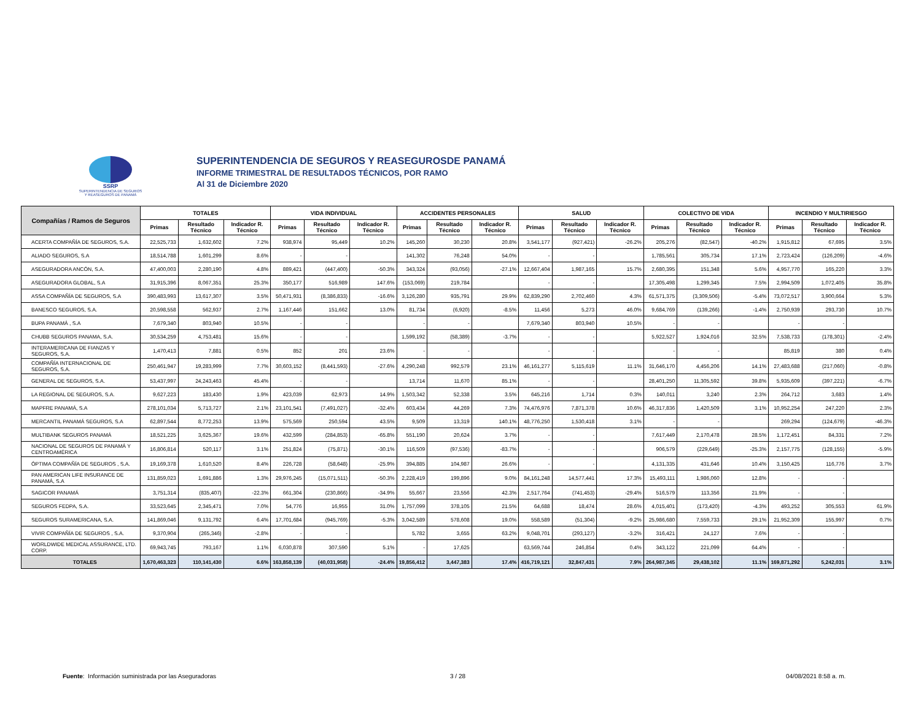SSRP
SUPERINTENDENCIA DE SEGUROS
Y REASEGUROS DE PANAMÁ
SUPERINTENDENCIA DE SEGUROS Y REASEGUROSDE PANAMÁ
INFORME TRIMESTRAL DE RESULTADOS TÉCNICOS, POR RAMO
Al 31 de Diciembre 2020
| Compañías / Ramos de Seguros | TOTALES | | | VIDA INDIVIDUAL | | | ACCIDENTES PERSONALES | | | SALUD | | | COLECTIVO DE VIDA | | | INCENDIO Y MULTIRIESGO | | |
| --- | --- | --- | --- | --- | --- | --- | --- | --- | --- | --- | --- | --- | --- | --- | --- | --- | --- | --- |
| | Primas | Resultado Técnico | Indicador R. Técnico | Primas | Resultado Técnico | Indicador R. Técnico | Primas | Resultado Técnico | Indicador R. Técnico | Primas | Resultado Técnico | Indicador R. Técnico | Primas | Resultado Técnico | Indicador R. Técnico | Primas | Resultado Técnico | Indicador R. Técnico |
| ACERTA COMPAÑÍA DE SEGUROS, S.A. | 22,525,733 | 1,632,602 | 7.2% | 938,974 | 95,449 | 10.2% | 145,260 | 30,230 | 20.8% | 3,541,177 | (927,421) | -26.2% | 205,276 | (82,547) | -40.2% | 1,915,812 | 67,695 | 3.5% |
| ALIADO SEGUROS, S.A | 18,514,788 | 1,601,299 | 8.6% | - | - | | 141,302 | 76,248 | 54.0% | - | - | | 1,785,561 | 305,734 | 17.1% | 2,723,424 | (126,209) | -4.6% |
| ASEGURADORA ANCÓN, S.A. | 47,400,003 | 2,280,190 | 4.8% | 889,421 | (447,400) | -50.3% | 343,324 | (93,056) | -27.1% | 12,667,404 | 1,987,165 | 15.7% | 2,680,395 | 151,348 | 5.6% | 4,957,770 | 165,220 | 3.3% |
| ASEGURADORA GLOBAL, S.A | 31,915,396 | 8,067,351 | 25.3% | 350,177 | 516,989 | 147.6% | (153,069) | 219,784 | | - | - | | 17,305,498 | 1,299,345 | 7.5% | 2,994,509 | 1,072,405 | 35.8% |
| ASSA COMPAÑÍA DE SEGUROS, S.A | 390,483,993 | 13,617,307 | 3.5% | 50,471,931 | (8,386,833) | -16.6% | 3,126,280 | 935,791 | 29.9% | 62,839,290 | 2,702,460 | 4.3% | 61,571,375 | (3,309,506) | -5.4% | 73,072,517 | 3,900,664 | 5.3% |
| BANESCO SEGUROS, S.A. | 20,598,558 | 562,937 | 2.7% | 1,167,446 | 151,662 | 13.0% | 81,734 | (6,920) | -8.5% | 11,456 | 5,273 | 46.0% | 9,684,769 | (139,266) | -1.4% | 2,750,939 | 293,730 | 10.7% |
| BUPA PANAMÁ , S.A | 7,679,340 | 803,940 | 10.5% | - | - | | - | - | | 7,679,340 | 803,940 | 10.5% | - | - | | - | - | |
| CHUBB SEGUROS PANAMA, S.A. | 30,534,259 | 4,753,481 | 15.6% | - | - | | 1,599,192 | (58,389) | -3.7% | - | - | | 5,922,527 | 1,924,016 | 32.5% | 7,538,733 | (178,301) | -2.4% |
| INTERAMERICANA DE FIANZAS Y SEGUROS, S.A. | 1,470,413 | 7,881 | 0.5% | 852 | 201 | 23.6% | - | - | | - | - | | - | - | | 85,819 | 380 | 0.4% |
| COMPAÑÍA INTERNACIONAL DE SEGUROS, S.A. | 250,461,947 | 19,283,999 | 7.7% | 30,603,152 | (8,441,593) | -27.6% | 4,290,248 | 992,579 | 23.1% | 46,161,277 | 5,115,619 | 11.1% | 31,646,170 | 4,456,206 | 14.1% | 27,483,688 | (217,060) | -0.8% |
| GENERAL DE SEGUROS, S.A. | 53,437,997 | 24,243,463 | 45.4% | - | - | | 13,714 | 11,670 | 85.1% | - | - | | 28,401,250 | 11,305,592 | 39.8% | 5,935,609 | (397,221) | -6.7% |
| LA REGIONAL DE SEGUROS, S.A. | 9,627,223 | 183,430 | 1.9% | 423,039 | 62,973 | 14.9% | 1,503,342 | 52,338 | 3.5% | 645,216 | 1,714 | 0.3% | 140,011 | 3,240 | 2.3% | 264,712 | 3,683 | 1.4% |
| MAPFRE PANAMÁ, S.A | 278,101,034 | 5,713,727 | 2.1% | 23,101,541 | (7,491,027) | -32.4% | 603,434 | 44,269 | 7.3% | 74,476,976 | 7,871,378 | 10.6% | 46,317,836 | 1,420,509 | 3.1% | 10,952,254 | 247,220 | 2.3% |
| MERCANTIL PANAMÁ SEGUROS, S.A | 62,897,544 | 8,772,253 | 13.9% | 575,569 | 250,594 | 43.5% | 9,509 | 13,319 | 140.1% | 48,776,250 | 1,530,418 | 3.1% | - | - | | 269,294 | (124,679) | -46.3% |
| MULTIBANK SEGUROS PANAMÁ | 18,521,225 | 3,625,367 | 19.6% | 432,599 | (284,853) | -65.8% | 551,190 | 20,624 | 3.7% | - | - | | 7,617,449 | 2,170,478 | 28.5% | 1,172,451 | 84,331 | 7.2% |
| NACIONAL DE SEGUROS DE PANAMÁ Y CENTROAMÉRICA | 16,806,814 | 520,117 | 3.1% | 251,824 | (75,871) | -30.1% | 116,509 | (97,536) | -83.7% | - | - | | 906,579 | (229,649) | -25.3% | 2,157,775 | (128,155) | -5.9% |
| ÓPTIMA COMPAÑÍA DE SEGUROS , S.A. | 19,169,378 | 1,610,520 | 8.4% | 226,728 | (58,648) | -25.9% | 394,885 | 104,987 | 26.6% | - | - | | 4,131,335 | 431,646 | 10.4% | 3,150,425 | 116,776 | 3.7% |
| PAN AMERICAN LIFE INSURANCE DE PANAMÁ, S.A | 131,859,023 | 1,691,886 | 1.3% | 29,976,245 | (15,071,511) | -50.3% | 2,228,419 | 199,896 | 9.0% | 84,161,248 | 14,577,441 | 17.3% | 15,493,111 | 1,986,060 | 12.8% | - | - | |
| SAGICOR PANAMÁ | 3,751,314 | (835,407) | -22.3% | 661,304 | (230,866) | -34.9% | 55,667 | 23,556 | 42.3% | 2,517,764 | (741,453) | -29.4% | 516,579 | 113,356 | 21.9% | - | - | |
| SEGUROS FEDPA, S.A. | 33,523,645 | 2,345,471 | 7.0% | 54,776 | 16,955 | 31.0% | 1,757,099 | 378,105 | 21.5% | 64,688 | 18,474 | 28.6% | 4,015,401 | (173,420) | -4.3% | 493,252 | 305,553 | 61.9% |
| SEGUROS SURAMERICANA, S.A. | 141,869,046 | 9,131,792 | 6.4% | 17,701,684 | (945,769) | -5.3% | 3,042,589 | 578,608 | 19.0% | 558,589 | (51,304) | -9.2% | 25,986,680 | 7,559,733 | 29.1% | 21,952,309 | 155,997 | 0.7% |
| VIVIR COMPAÑÍA DE SEGUROS , S.A. | 9,370,904 | (265,346) | -2.8% | - | - | | 5,782 | 3,655 | 63.2% | 9,048,701 | (293,127) | -3.2% | 316,421 | 24,127 | 7.6% | - | - | |
| WORLDWIDE MEDICAL ASSURANCE, LTD. CORP. | 69,943,745 | 793,167 | 1.1% | 6,030,878 | 307,590 | 5.1% | - | 17,625 | | 63,569,744 | 246,854 | 0.4% | 343,122 | 221,099 | 64.4% | - | - | |
| TOTALES | 1,670,463,323 | 110,141,430 | 6.6% | 163,858,139 | (40,031,958) | -24.4% | 19,856,412 | 3,447,383 | 17.4% | 416,719,121 | 32,847,431 | 7.9% | 264,987,345 | 29,438,102 | 11.1% | 169,871,292 | 5,242,031 | 3.1% |
Fuente: Información suministrada por las Aseguradoras
3 / 28 04/08/2021 8:58 a. m.